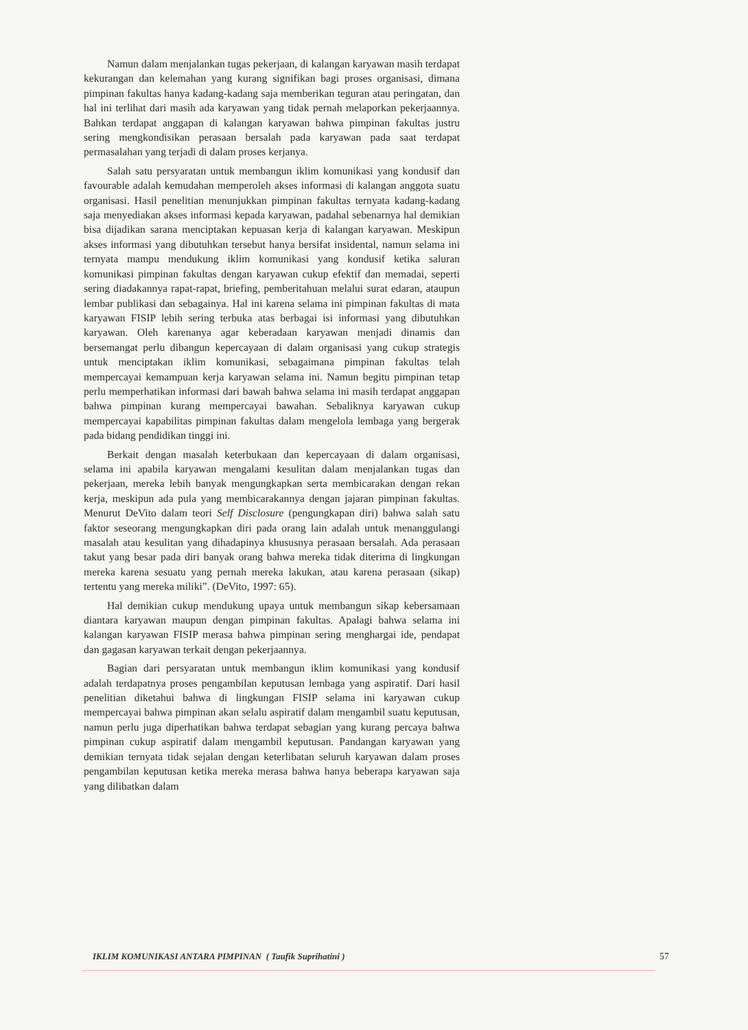Namun dalam menjalankan tugas pekerjaan, di kalangan karyawan masih terdapat kekurangan dan kelemahan yang kurang signifikan bagi proses organisasi, dimana pimpinan fakultas hanya kadang-kadang saja memberikan teguran atau peringatan, dan hal ini terlihat dari masih ada karyawan yang tidak pernah melaporkan pekerjaannya. Bahkan terdapat anggapan di kalangan karyawan bahwa pimpinan fakultas justru sering mengkondisikan perasaan bersalah pada karyawan pada saat terdapat permasalahan yang terjadi di dalam proses kerjanya.
Salah satu persyaratan untuk membangun iklim komunikasi yang kondusif dan favourable adalah kemudahan memperoleh akses informasi di kalangan anggota suatu organisasi. Hasil penelitian menunjukkan pimpinan fakultas ternyata kadang-kadang saja menyediakan akses informasi kepada karyawan, padahal sebenarnya hal demikian bisa dijadikan sarana menciptakan kepuasan kerja di kalangan karyawan. Meskipun akses informasi yang dibutuhkan tersebut hanya bersifat insidental, namun selama ini ternyata mampu mendukung iklim komunikasi yang kondusif ketika saluran komunikasi pimpinan fakultas dengan karyawan cukup efektif dan memadai, seperti sering diadakannya rapat-rapat, briefing, pemberitahuan melalui surat edaran, ataupun lembar publikasi dan sebagainya. Hal ini karena selama ini pimpinan fakultas di mata karyawan FISIP lebih sering terbuka atas berbagai isi informasi yang dibutuhkan karyawan. Oleh karenanya agar keberadaan karyawan menjadi dinamis dan bersemangat perlu dibangun kepercayaan di dalam organisasi yang cukup strategis untuk menciptakan iklim komunikasi, sebagaimana pimpinan fakultas telah mempercayai kemampuan kerja karyawan selama ini. Namun begitu pimpinan tetap perlu memperhatikan informasi dari bawah bahwa selama ini masih terdapat anggapan bahwa pimpinan kurang mempercayai bawahan. Sebaliknya karyawan cukup mempercayai kapabilitas pimpinan fakultas dalam mengelola lembaga yang bergerak pada bidang pendidikan tinggi ini.
Berkait dengan masalah keterbukaan dan kepercayaan di dalam organisasi, selama ini apabila karyawan mengalami kesulitan dalam menjalankan tugas dan pekerjaan, mereka lebih banyak mengungkapkan serta membicarakan dengan rekan kerja, meskipun ada pula yang membicarakannya dengan jajaran pimpinan fakultas. Menurut DeVito dalam teori Self Disclosure (pengungkapan diri) bahwa salah satu faktor seseorang mengungkapkan diri pada orang lain adalah untuk menanggulangi masalah atau kesulitan yang dihadapinya khususnya perasaan bersalah. Ada perasaan takut yang besar pada diri banyak orang bahwa mereka tidak diterima di lingkungan mereka karena sesuatu yang pernah mereka lakukan, atau karena perasaan (sikap) tertentu yang mereka miliki”. (DeVito, 1997: 65).
Hal demikian cukup mendukung upaya untuk membangun sikap kebersamaan diantara karyawan maupun dengan pimpinan fakultas. Apalagi bahwa selama ini kalangan karyawan FISIP merasa bahwa pimpinan sering menghargai ide, pendapat dan gagasan karyawan terkait dengan pekerjaannya.
Bagian dari persyaratan untuk membangun iklim komunikasi yang kondusif adalah terdapatnya proses pengambilan keputusan lembaga yang aspiratif. Dari hasil penelitian diketahui bahwa di lingkungan FISIP selama ini karyawan cukup mempercayai bahwa pimpinan akan selalu aspiratif dalam mengambil suatu keputusan, namun perlu juga diperhatikan bahwa terdapat sebagian yang kurang percaya bahwa pimpinan cukup aspiratif dalam mengambil keputusan. Pandangan karyawan yang demikian ternyata tidak sejalan dengan keterlibatan seluruh karyawan dalam proses pengambilan keputusan ketika mereka merasa bahwa hanya beberapa karyawan saja yang dilibatkan dalam
IKLIM KOMUNIKASI ANTARA PIMPINAN ( Taufik Suprihatini ) 57